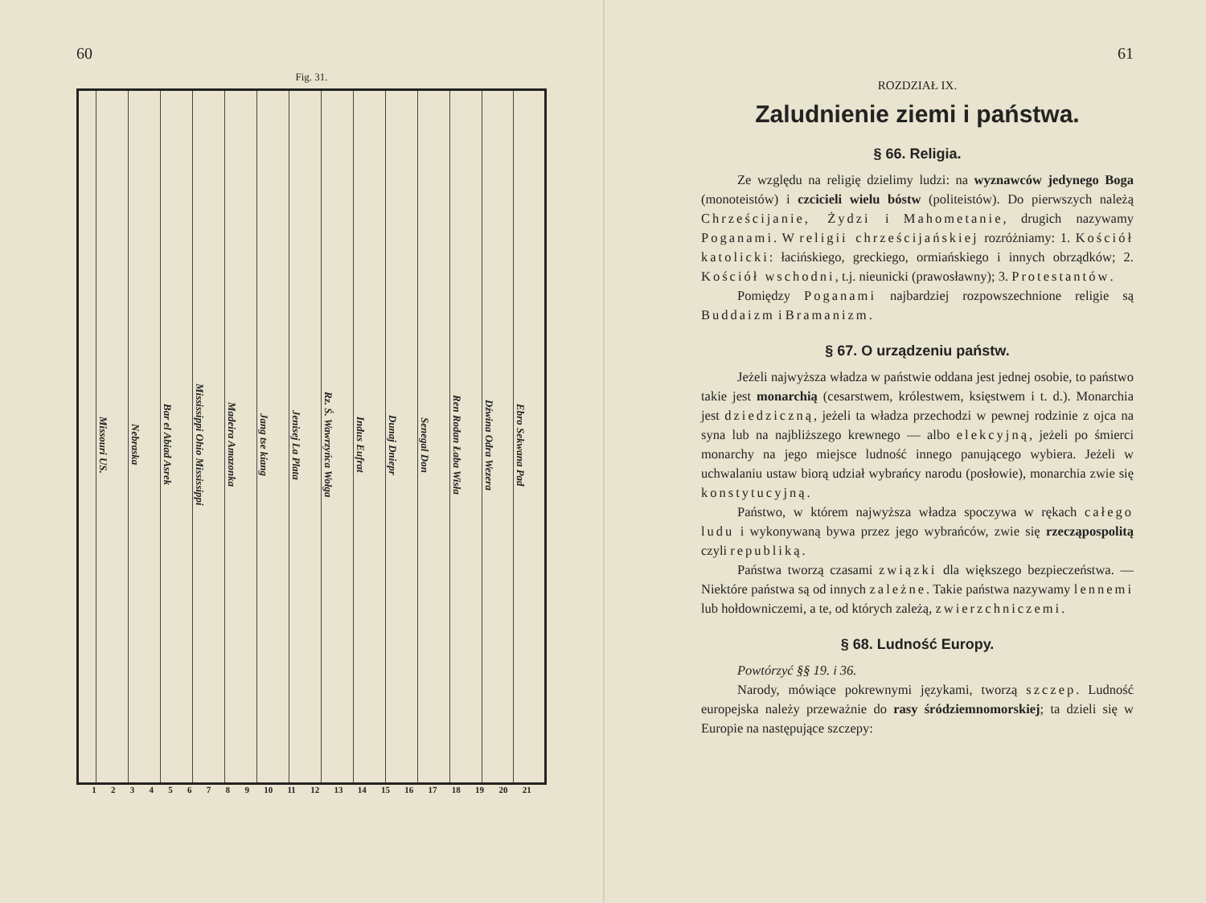60
Fig. 31.
Missouri US.
Nebraska
Bar el Abiad Asrek
Mississippi Ohio Mississippi
Madeira Amazonka
Jang tse kiang
Jenisej La Plata
Rz. Ś. Wawrzyńca Wołga
Indus Eufrat
Dunaj Dniepr
Senegal Don
Ren Rodan Łaba Wisła
Dźwina Odra Wezera
Ebro Sekwana Pad
1 2 3 4 5 6 7 8 9 10 11 12 13 14 15 16 17 18 19 20 21
61
ROZDZIAŁ IX.
Zaludnienie ziemi i państwa.
§ 66. Religia.
Ze względu na religię dzielimy ludzi: na wyznawców jedynego Boga (monoteistów) i czcicieli wielu bóstw (politeistów). Do pierwszych należą Chrześcijanie, Żydzi i Mahometanie, drugich nazywamy Poganami. W religii chrześcijańskiej rozróżniamy: 1. Kościół katolicki: łacińskiego, greckiego, ormiańskiego i innych obrządków; 2. Kościół wschodni, t.j. nieunicki (prawosławny); 3. Protestantów.
Pomiędzy Poganami najbardziej rozpowszechnione religie są Buddaizm i Bramanizm.
§ 67. O urządzeniu państw.
Jeżeli najwyższa władza w państwie oddana jest jednej osobie, to państwo takie jest monarchią (cesarstwem, królestwem, księstwem i t. d.). Monarchia jest dziedziczną, jeżeli ta władza przechodzi w pewnej rodzinie z ojca na syna lub na najbliższego krewnego — albo elekcyjną, jeżeli po śmierci monarchy na jego miejsce ludność innego panującego wybiera. Jeżeli w uchwalaniu ustaw biorą udział wybrańcy narodu (posłowie), monarchia zwie się konstytucyjną.
Państwo, w którem najwyższa władza spoczywa w rękach całego ludu i wykonywaną bywa przez jego wybrańców, zwie się rzecząpospolitą czyli republiką.
Państwa tworzą czasami związki dla większego bezpieczeństwa. — Niektóre państwa są od innych zależne. Takie państwa nazywamy lennemi lub hołdowniczemi, a te, od których zależą, zwierzchniczemi.
§ 68. Ludność Europy.
Powtórzyć §§ 19. i 36.
Narody, mówiące pokrewnymi językami, tworzą szczep. Ludność europejska należy przeważnie do rasy śródziemnomorskiej; ta dzieli się w Europie na następujące szczepy: